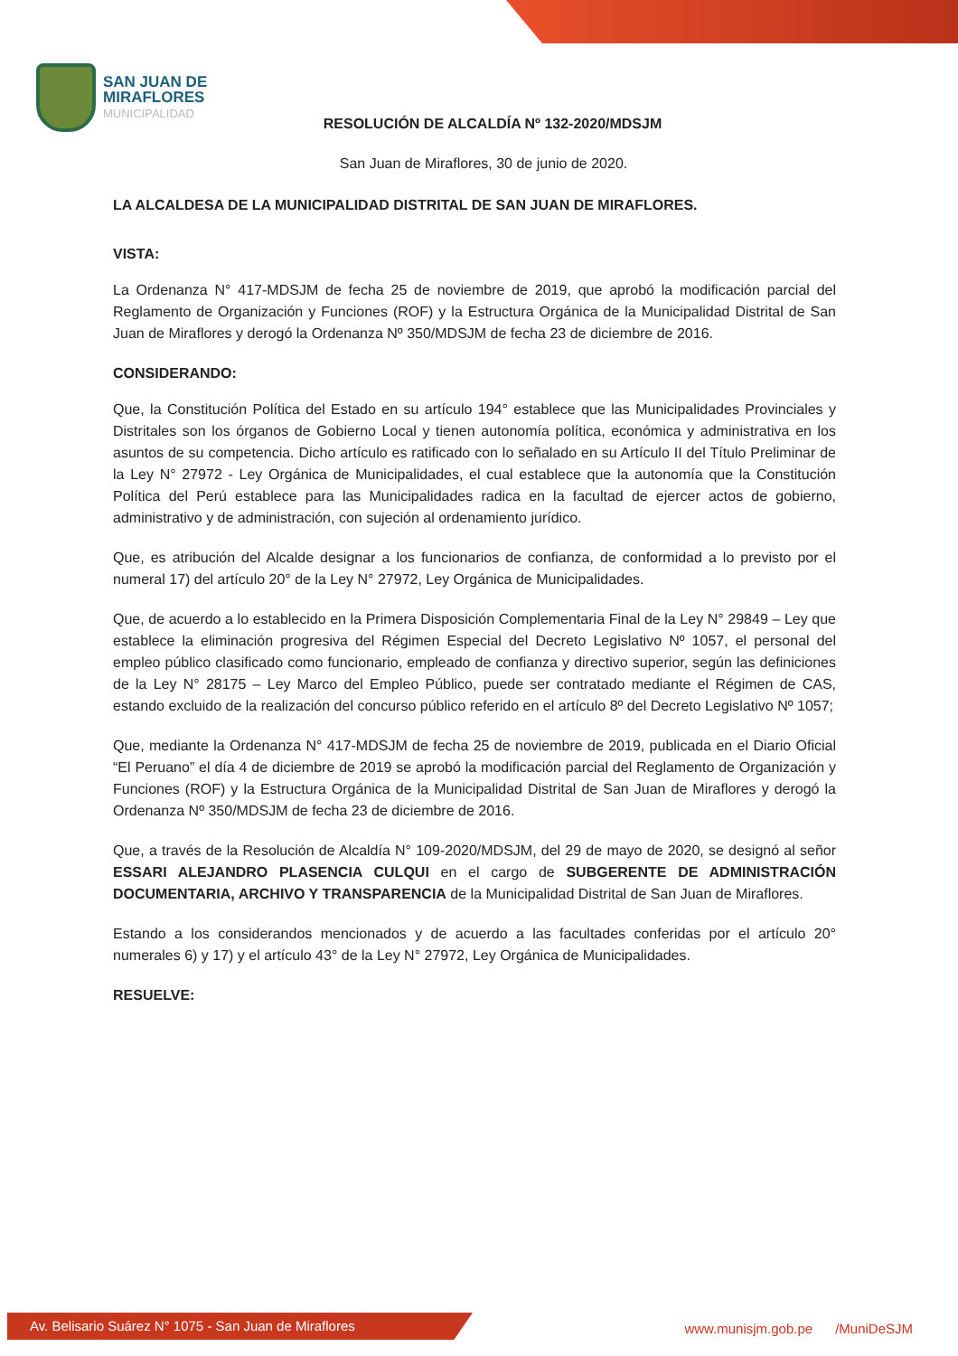SAN JUAN DE
MIRAFLORES
MUNICIPALIDAD
RESOLUCIÓN DE ALCALDÍA Nº 132-2020/MDSJM
San Juan de Miraflores, 30 de junio de 2020.
LA ALCALDESA DE LA MUNICIPALIDAD DISTRITAL DE SAN JUAN DE MIRAFLORES.
VISTA:
La Ordenanza N° 417-MDSJM de fecha 25 de noviembre de 2019, que aprobó la modificación parcial del Reglamento de Organización y Funciones (ROF) y la Estructura Orgánica de la Municipalidad Distrital de San Juan de Miraflores y derogó la Ordenanza Nº 350/MDSJM de fecha 23 de diciembre de 2016.
CONSIDERANDO:
Que, la Constitución Política del Estado en su artículo 194° establece que las Municipalidades Provinciales y Distritales son los órganos de Gobierno Local y tienen autonomía política, económica y administrativa en los asuntos de su competencia. Dicho artículo es ratificado con lo señalado en su Artículo II del Título Preliminar de la Ley N° 27972 - Ley Orgánica de Municipalidades, el cual establece que la autonomía que la Constitución Política del Perú establece para las Municipalidades radica en la facultad de ejercer actos de gobierno, administrativo y de administración, con sujeción al ordenamiento jurídico.
Que, es atribución del Alcalde designar a los funcionarios de confianza, de conformidad a lo previsto por el numeral 17) del artículo 20° de la Ley N° 27972, Ley Orgánica de Municipalidades.
Que, de acuerdo a lo establecido en la Primera Disposición Complementaria Final de la Ley N° 29849 – Ley que establece la eliminación progresiva del Régimen Especial del Decreto Legislativo Nº 1057, el personal del empleo público clasificado como funcionario, empleado de confianza y directivo superior, según las definiciones de la Ley N° 28175 – Ley Marco del Empleo Público, puede ser contratado mediante el Régimen de CAS, estando excluido de la realización del concurso público referido en el artículo 8º del Decreto Legislativo Nº 1057;
Que, mediante la Ordenanza N° 417-MDSJM de fecha 25 de noviembre de 2019, publicada en el Diario Oficial “El Peruano” el día 4 de diciembre de 2019 se aprobó la modificación parcial del Reglamento de Organización y Funciones (ROF) y la Estructura Orgánica de la Municipalidad Distrital de San Juan de Miraflores y derogó la Ordenanza Nº 350/MDSJM de fecha 23 de diciembre de 2016.
Que, a través de la Resolución de Alcaldía N° 109-2020/MDSJM, del 29 de mayo de 2020, se designó al señor ESSARI ALEJANDRO PLASENCIA CULQUI en el cargo de SUBGERENTE DE ADMINISTRACIÓN DOCUMENTARIA, ARCHIVO Y TRANSPARENCIA de la Municipalidad Distrital de San Juan de Miraflores.
Estando a los considerandos mencionados y de acuerdo a las facultades conferidas por el artículo 20° numerales 6) y 17) y el artículo 43° de la Ley N° 27972, Ley Orgánica de Municipalidades.
RESUELVE:
Av. Belisario Suárez N° 1075 - San Juan de Miraflores
www.munisjm.gob.pe /MuniDeSJM